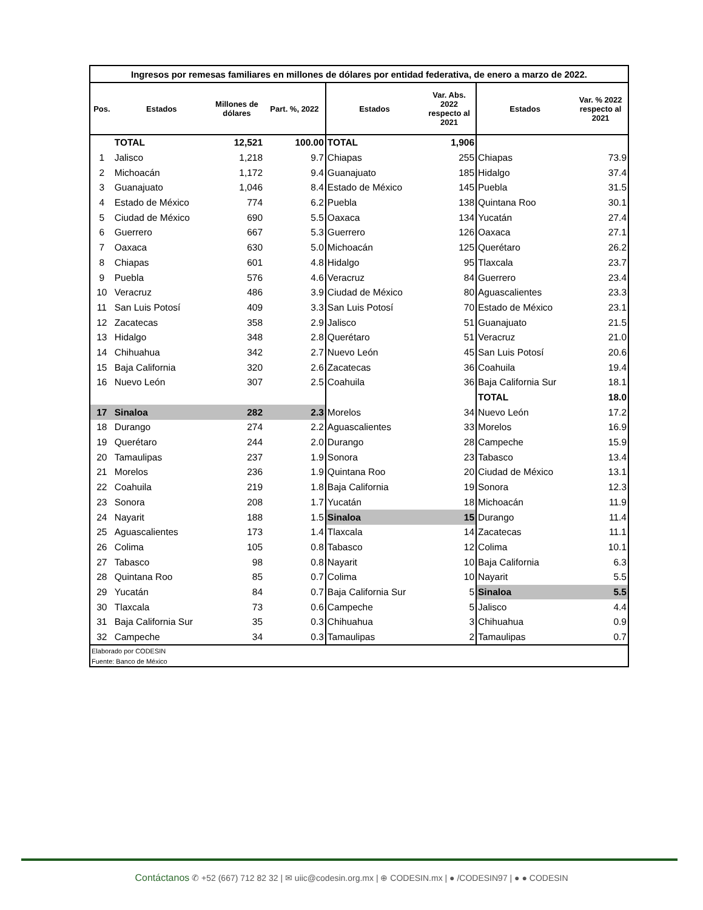| Ingresos por remesas familiares en millones de dólares por entidad federativa, de enero a marzo de 2022. | | | | | | | |
| Pos. | Estados | Millones de dólares | Part. %, 2022 | Estados | Var. Abs. 2022 respecto al 2021 | Estados | Var. % 2022 respecto al 2021 |
| | TOTAL | 12,521 | 100.00 | TOTAL | 1,906 | | |
| 1 | Jalisco | 1,218 | 9.7 | Chiapas | 255 | Chiapas | 73.9 |
| 2 | Michoacán | 1,172 | 9.4 | Guanajuato | 185 | Hidalgo | 37.4 |
| 3 | Guanajuato | 1,046 | 8.4 | Estado de México | 145 | Puebla | 31.5 |
| 4 | Estado de México | 774 | 6.2 | Puebla | 138 | Quintana Roo | 30.1 |
| 5 | Ciudad de México | 690 | 5.5 | Oaxaca | 134 | Yucatán | 27.4 |
| 6 | Guerrero | 667 | 5.3 | Guerrero | 126 | Oaxaca | 27.1 |
| 7 | Oaxaca | 630 | 5.0 | Michoacán | 125 | Querétaro | 26.2 |
| 8 | Chiapas | 601 | 4.8 | Hidalgo | 95 | Tlaxcala | 23.7 |
| 9 | Puebla | 576 | 4.6 | Veracruz | 84 | Guerrero | 23.4 |
| 10 | Veracruz | 486 | 3.9 | Ciudad de México | 80 | Aguascalientes | 23.3 |
| 11 | San Luis Potosí | 409 | 3.3 | San Luis Potosí | 70 | Estado de México | 23.1 |
| 12 | Zacatecas | 358 | 2.9 | Jalisco | 51 | Guanajuato | 21.5 |
| 13 | Hidalgo | 348 | 2.8 | Querétaro | 51 | Veracruz | 21.0 |
| 14 | Chihuahua | 342 | 2.7 | Nuevo León | 45 | San Luis Potosí | 20.6 |
| 15 | Baja California | 320 | 2.6 | Zacatecas | 36 | Coahuila | 19.4 |
| 16 | Nuevo León | 307 | 2.5 | Coahuila | 36 | Baja California Sur | 18.1 |
| | | | | | | TOTAL | 18.0 |
| 17 | Sinaloa | 282 | 2.3 | Morelos | 34 | Nuevo León | 17.2 |
| 18 | Durango | 274 | 2.2 | Aguascalientes | 33 | Morelos | 16.9 |
| 19 | Querétaro | 244 | 2.0 | Durango | 28 | Campeche | 15.9 |
| 20 | Tamaulipas | 237 | 1.9 | Sonora | 23 | Tabasco | 13.4 |
| 21 | Morelos | 236 | 1.9 | Quintana Roo | 20 | Ciudad de México | 13.1 |
| 22 | Coahuila | 219 | 1.8 | Baja California | 19 | Sonora | 12.3 |
| 23 | Sonora | 208 | 1.7 | Yucatán | 18 | Michoacán | 11.9 |
| 24 | Nayarit | 188 | 1.5 | Sinaloa | 15 | Durango | 11.4 |
| 25 | Aguascalientes | 173 | 1.4 | Tlaxcala | 14 | Zacatecas | 11.1 |
| 26 | Colima | 105 | 0.8 | Tabasco | 12 | Colima | 10.1 |
| 27 | Tabasco | 98 | 0.8 | Nayarit | 10 | Baja California | 6.3 |
| 28 | Quintana Roo | 85 | 0.7 | Colima | 10 | Nayarit | 5.5 |
| 29 | Yucatán | 84 | 0.7 | Baja California Sur | 5 | Sinaloa | 5.5 |
| 30 | Tlaxcala | 73 | 0.6 | Campeche | 5 | Jalisco | 4.4 |
| 31 | Baja California Sur | 35 | 0.3 | Chihuahua | 3 | Chihuahua | 0.9 |
| 32 | Campeche | 34 | 0.3 | Tamaulipas | 2 | Tamaulipas | 0.7 |
| Elaborado por CODESIN | | | | | | | |
| Fuente: Banco de México | | | | | | | |
Contáctanos ✆ +52 (667) 712 82 32 | ✉ uiic@codesin.org.mx | ⊕ CODESIN.mx | ● /CODESIN97 | ● ● CODESIN